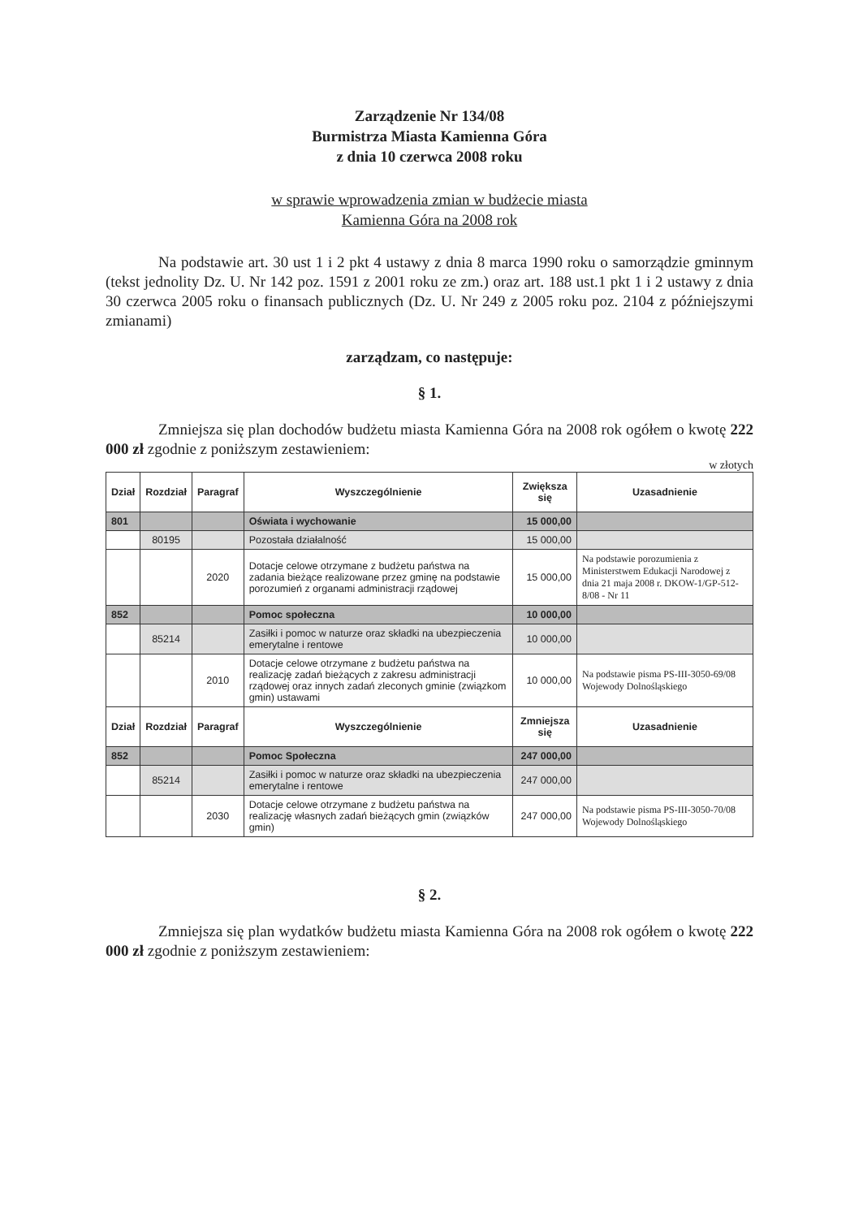Zarządzenie Nr 134/08
Burmistrza Miasta Kamienna Góra
z dnia 10 czerwca 2008 roku
w sprawie wprowadzenia zmian w budżecie miasta
Kamienna Góra na 2008 rok
Na podstawie art. 30 ust 1 i 2 pkt 4 ustawy z dnia 8 marca 1990 roku o samorządzie gminnym (tekst jednolity Dz. U. Nr 142 poz. 1591 z 2001 roku ze zm.) oraz art. 188 ust.1 pkt 1 i 2 ustawy z dnia 30 czerwca 2005 roku o finansach publicznych (Dz. U. Nr 249 z 2005 roku poz. 2104 z późniejszymi zmianami)
zarządzam, co następuje:
§ 1.
Zmniejsza się plan dochodów budżetu miasta Kamienna Góra na 2008 rok ogółem o kwotę 222 000 zł zgodnie z poniższym zestawieniem:
w złotych
| Dział | Rozdział | Paragraf | Wyszczególnienie | Zwiększa się | Uzasadnienie |
| --- | --- | --- | --- | --- | --- |
| 801 | | | Oświata i wychowanie | 15 000,00 | |
| | 80195 | | Pozostała działalność | 15 000,00 | |
| | | 2020 | Dotacje celowe otrzymane z budżetu państwa na zadania bieżące realizowane przez gminę na podstawie porozumień z organami administracji rządowej | 15 000,00 | Na podstawie porozumienia z Ministerstwem Edukacji Narodowej z dnia 21 maja 2008 r. DKOW-1/GP-512-8/08 - Nr 11 |
| 852 | | | Pomoc społeczna | 10 000,00 | |
| | 85214 | | Zasiłki i pomoc w naturze oraz składki na ubezpieczenia emerytalne i rentowe | 10 000,00 | |
| | | 2010 | Dotacje celowe otrzymane z budżetu państwa na realizację zadań bieżących z zakresu administracji rządowej oraz innych zadań zleconych gminie (związkom gmin) ustawami | 10 000,00 | Na podstawie pisma PS-III-3050-69/08 Wojewody Dolnośląskiego |
| Dział | Rozdział | Paragraf | Wyszczególnienie | Zmniejsza się | Uzasadnienie |
| 852 | | | Pomoc Społeczna | 247 000,00 | |
| | 85214 | | Zasiłki i pomoc w naturze oraz składki na ubezpieczenia emerytalne i rentowe | 247 000,00 | |
| | | 2030 | Dotacje celowe otrzymane z budżetu państwa na realizację własnych zadań bieżących gmin (związków gmin) | 247 000,00 | Na podstawie pisma PS-III-3050-70/08 Wojewody Dolnośląskiego |
§ 2.
Zmniejsza się plan wydatków budżetu miasta Kamienna Góra na 2008 rok ogółem o kwotę 222 000 zł zgodnie z poniższym zestawieniem: